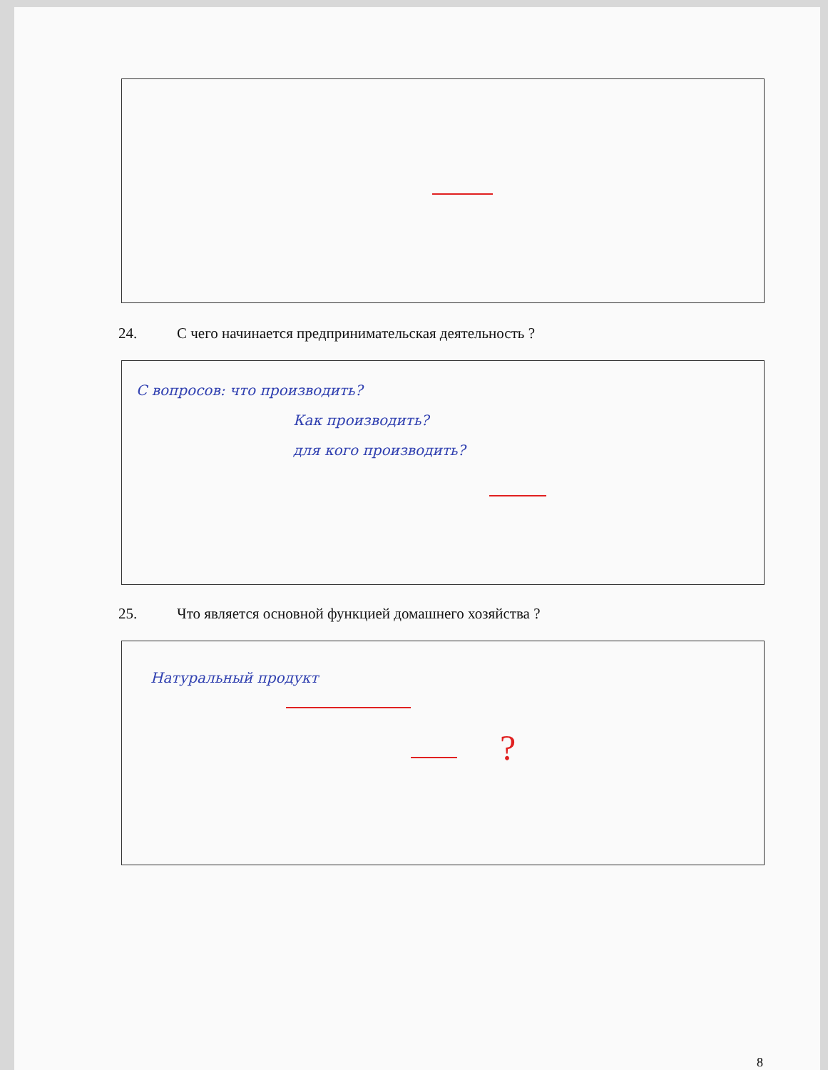24. С чего начинается предпринимательская деятельность ?
С вопросов: что производить?
Как производить?
для кого производить?
25. Что является основной функцией домашнего хозяйства ?
Натуральный продукт
?
8